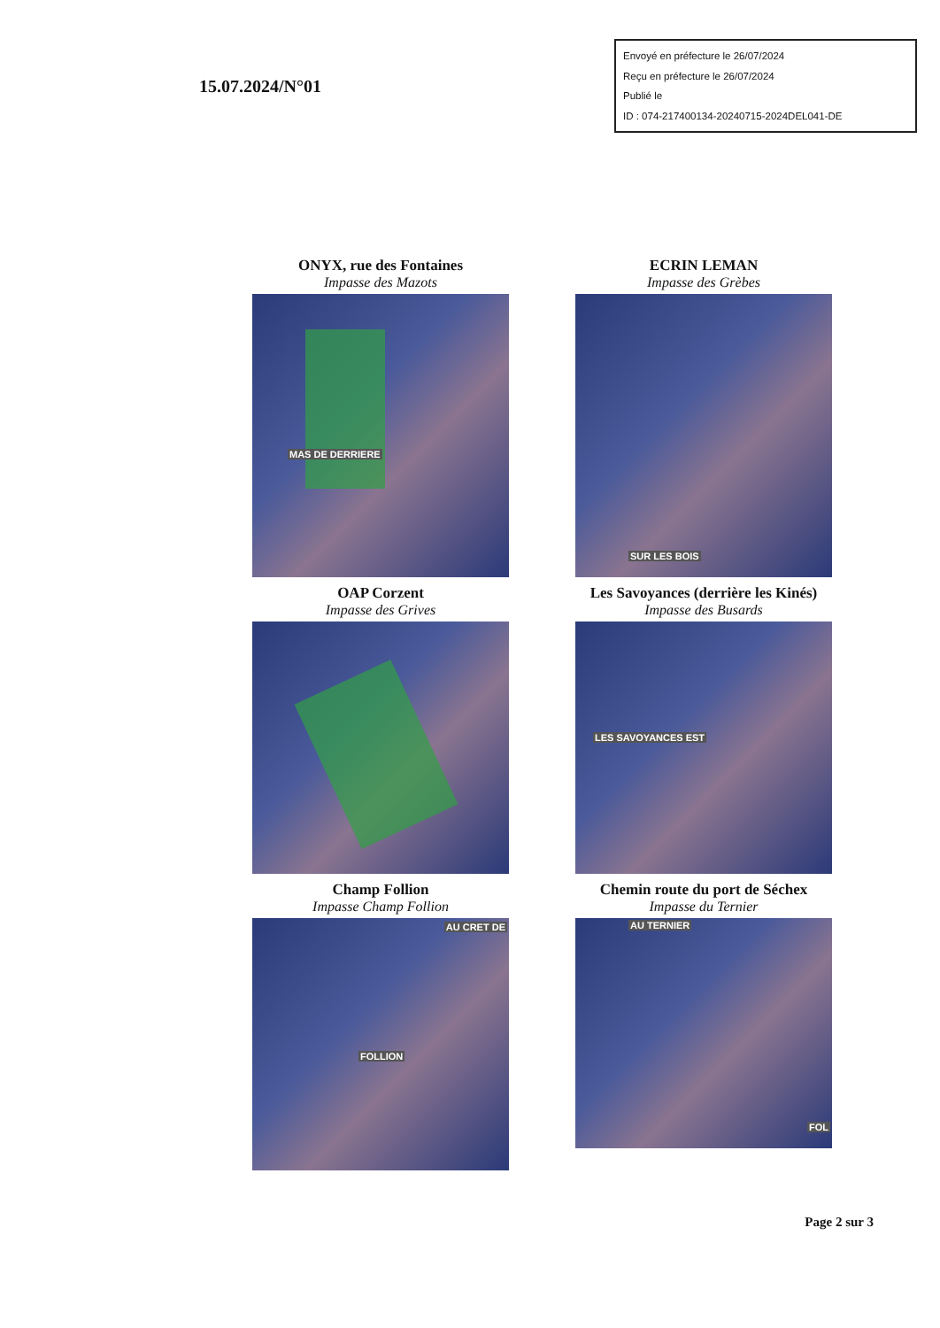15.07.2024/N°01
Envoyé en préfecture le 26/07/2024
Reçu en préfecture le 26/07/2024
Publié le
ID : 074-217400134-20240715-2024DEL041-DE
ONYX, rue des Fontaines
Impasse des Mazots
MAS DE DERRIERE
ECRIN LEMAN
Impasse des Grèbes
SUR LES BOIS
OAP Corzent
Impasse des Grives
Les Savoyances (derrière les Kinés)
Impasse des Busards
LES SAVOYANCES EST
Champ Follion
Impasse Champ Follion
AU CRET DE
FOLLION
Chemin route du port de Séchex
Impasse du Ternier
AU TERNIER
FOL
Page 2 sur 3